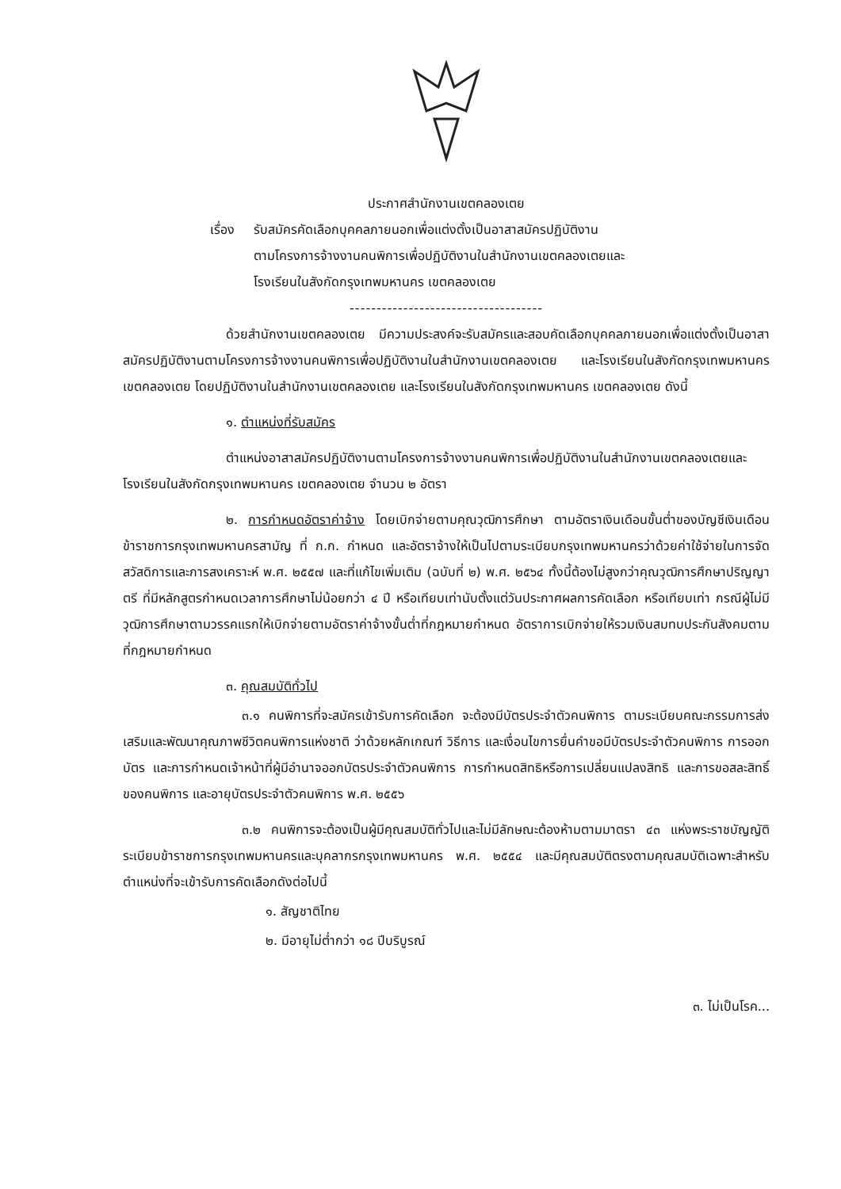ประกาศสำนักงานเขตคลองเตย
เรื่อง
รับสมัครคัดเลือกบุคคลภายนอกเพื่อแต่งตั้งเป็นอาสาสมัครปฏิบัติงาน
ตามโครงการจ้างงานคนพิการเพื่อปฏิบัติงานในสำนักงานเขตคลองเตยและ
โรงเรียนในสังกัดกรุงเทพมหานคร เขตคลองเตย
------------------------------------
ด้วยสำนักงานเขตคลองเตย มีความประสงค์จะรับสมัครและสอบคัดเลือกบุคคลภายนอกเพื่อแต่งตั้งเป็นอาสาสมัครปฏิบัติงานตามโครงการจ้างงานคนพิการเพื่อปฏิบัติงานในสำนักงานเขตคลองเตย และโรงเรียนในสังกัดกรุงเทพมหานคร เขตคลองเตย โดยปฏิบัติงานในสำนักงานเขตคลองเตย และโรงเรียนในสังกัดกรุงเทพมหานคร เขตคลองเตย ดังนี้
๑. ตำแหน่งที่รับสมัคร
ตำแหน่งอาสาสมัครปฏิบัติงานตามโครงการจ้างงานคนพิการเพื่อปฏิบัติงานในสำนักงานเขตคลองเตยและโรงเรียนในสังกัดกรุงเทพมหานคร เขตคลองเตย จำนวน ๒ อัตรา
๒. การกำหนดอัตราค่าจ้าง โดยเบิกจ่ายตามคุณวุฒิการศึกษา ตามอัตราเงินเดือนขั้นต่ำของบัญชีเงินเดือนข้าราชการกรุงเทพมหานครสามัญ ที่ ก.ก. กำหนด และอัตราจ้างให้เป็นไปตามระเบียบกรุงเทพมหานครว่าด้วยค่าใช้จ่ายในการจัดสวัสดิการและการสงเคราะห์ พ.ศ. ๒๕๕๗ และที่แก้ไขเพิ่มเติม (ฉบับที่ ๒) พ.ศ. ๒๕๖๔ ทั้งนี้ต้องไม่สูงกว่าคุณวุฒิการศึกษาปริญญาตรี ที่มีหลักสูตรกำหนดเวลาการศึกษาไม่น้อยกว่า ๔ ปี หรือเทียบเท่านับตั้งแต่วันประกาศผลการคัดเลือก หรือเทียบเท่า กรณีผู้ไม่มีวุฒิการศึกษาตามวรรคแรกให้เบิกจ่ายตามอัตราค่าจ้างขั้นต่ำที่กฎหมายกำหนด อัตราการเบิกจ่ายให้รวมเงินสมทบประกันสังคมตามที่กฎหมายกำหนด
๓. คุณสมบัติทั่วไป
๓.๑ คนพิการที่จะสมัครเข้ารับการคัดเลือก จะต้องมีบัตรประจำตัวคนพิการ ตามระเบียบคณะกรรมการส่งเสริมและพัฒนาคุณภาพชีวิตคนพิการแห่งชาติ ว่าด้วยหลักเกณฑ์ วิธีการ และเงื่อนไขการยื่นคำขอมีบัตรประจำตัวคนพิการ การออกบัตร และการกำหนดเจ้าหน้าที่ผู้มีอำนาจออกบัตรประจำตัวคนพิการ การกำหนดสิทธิหรือการเปลี่ยนแปลงสิทธิ และการขอสละสิทธิ์ของคนพิการ และอายุบัตรประจำตัวคนพิการ พ.ศ. ๒๕๕๖
๓.๒ คนพิการจะต้องเป็นผู้มีคุณสมบัติทั่วไปและไม่มีลักษณะต้องห้ามตามมาตรา ๔๓ แห่งพระราชบัญญัติระเบียบข้าราชการกรุงเทพมหานครและบุคลากรกรุงเทพมหานคร พ.ศ. ๒๕๕๔ และมีคุณสมบัติตรงตามคุณสมบัติเฉพาะสำหรับตำแหน่งที่จะเข้ารับการคัดเลือกดังต่อไปนี้
๑. สัญชาติไทย
๒. มีอายุไม่ต่ำกว่า ๑๘ ปีบริบูรณ์
๓. ไม่เป็นโรค...